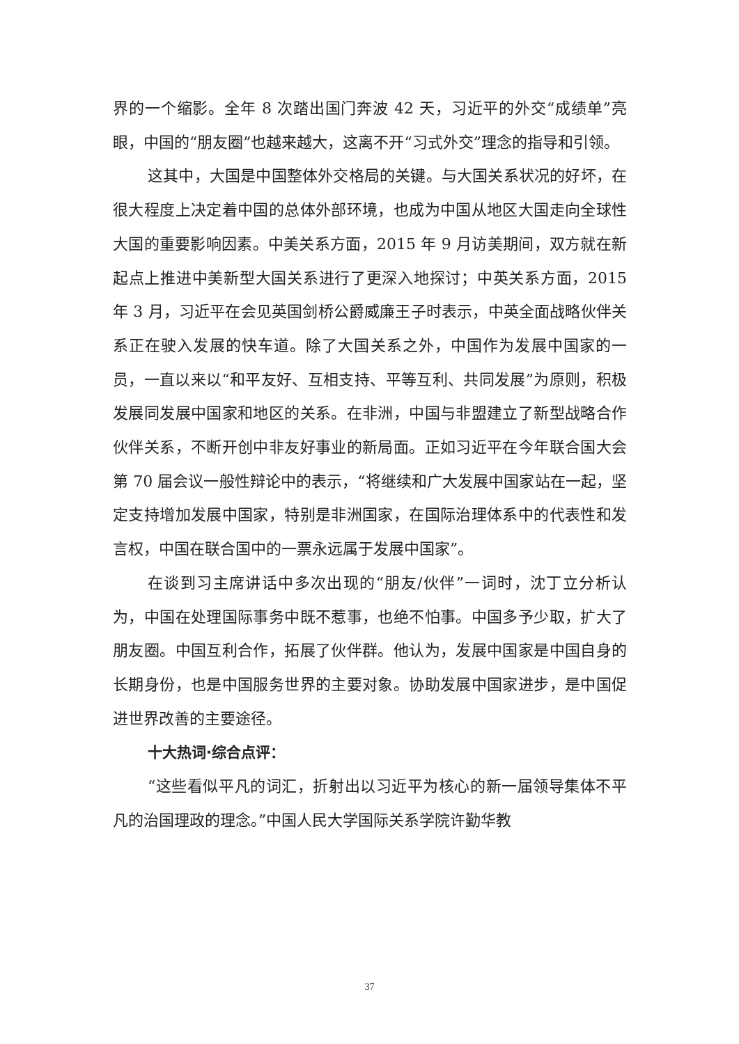界的一个缩影。全年 8 次踏出国门奔波 42 天，习近平的外交“成绩单”亮眼，中国的“朋友圈”也越来越大，这离不开“习式外交”理念的指导和引领。
这其中，大国是中国整体外交格局的关键。与大国关系状况的好坏，在很大程度上决定着中国的总体外部环境，也成为中国从地区大国走向全球性大国的重要影响因素。中美关系方面，2015 年 9 月访美期间，双方就在新起点上推进中美新型大国关系进行了更深入地探讨；中英关系方面，2015 年 3 月，习近平在会见英国剑桥公爵威廉王子时表示，中英全面战略伙伴关系正在驶入发展的快车道。除了大国关系之外，中国作为发展中国家的一员，一直以来以“和平友好、互相支持、平等互利、共同发展”为原则，积极发展同发展中国家和地区的关系。在非洲，中国与非盟建立了新型战略合作伙伴关系，不断开创中非友好事业的新局面。正如习近平在今年联合国大会第 70 届会议一般性辩论中的表示，“将继续和广大发展中国家站在一起，坚定支持增加发展中国家，特别是非洲国家，在国际治理体系中的代表性和发言权，中国在联合国中的一票永远属于发展中国家”。
在谈到习主席讲话中多次出现的“朋友/伙伴”一词时，沈丁立分析认为，中国在处理国际事务中既不惹事，也绝不怕事。中国多予少取，扩大了朋友圈。中国互利合作，拓展了伙伴群。他认为，发展中国家是中国自身的长期身份，也是中国服务世界的主要对象。协助发展中国家进步，是中国促进世界改善的主要途径。
十大热词·综合点评：
“这些看似平凡的词汇，折射出以习近平为核心的新一届领导集体不平凡的治国理政的理念。”中国人民大学国际关系学院许勤华教
37